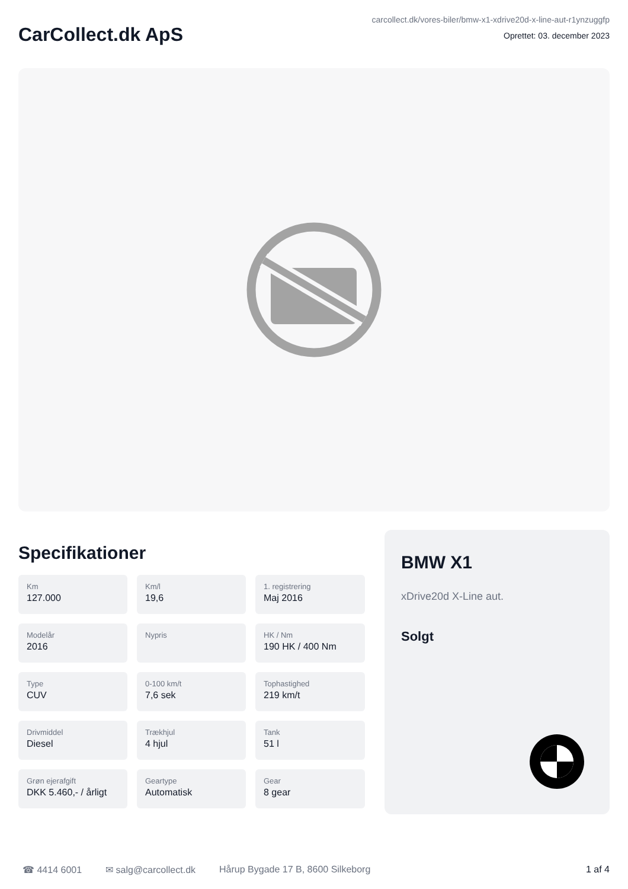CarCollect.dk ApS
carcollect.dk/vores-biler/bmw-x1-xdrive20d-x-line-aut-r1ynzuggfp
Oprettet: 03. december 2023
Specifikationer
Km
127.000
Km/l
19,6
1. registrering
Maj 2016
Modelår
2016
Nypris
HK / Nm
190 HK / 400 Nm
Type
CUV
0-100 km/t
7,6 sek
Tophastighed
219 km/t
Drivmiddel
Diesel
Trækhjul
4 hjul
Tank
51 l
Grøn ejerafgift
DKK 5.460,- / årligt
Geartype
Automatisk
Gear
8 gear
BMW X1
xDrive20d X-Line aut.
Solgt
☎ 4414 6001 ✉ salg@carcollect.dk Hårup Bygade 17 B, 8600 Silkeborg 1 af 4